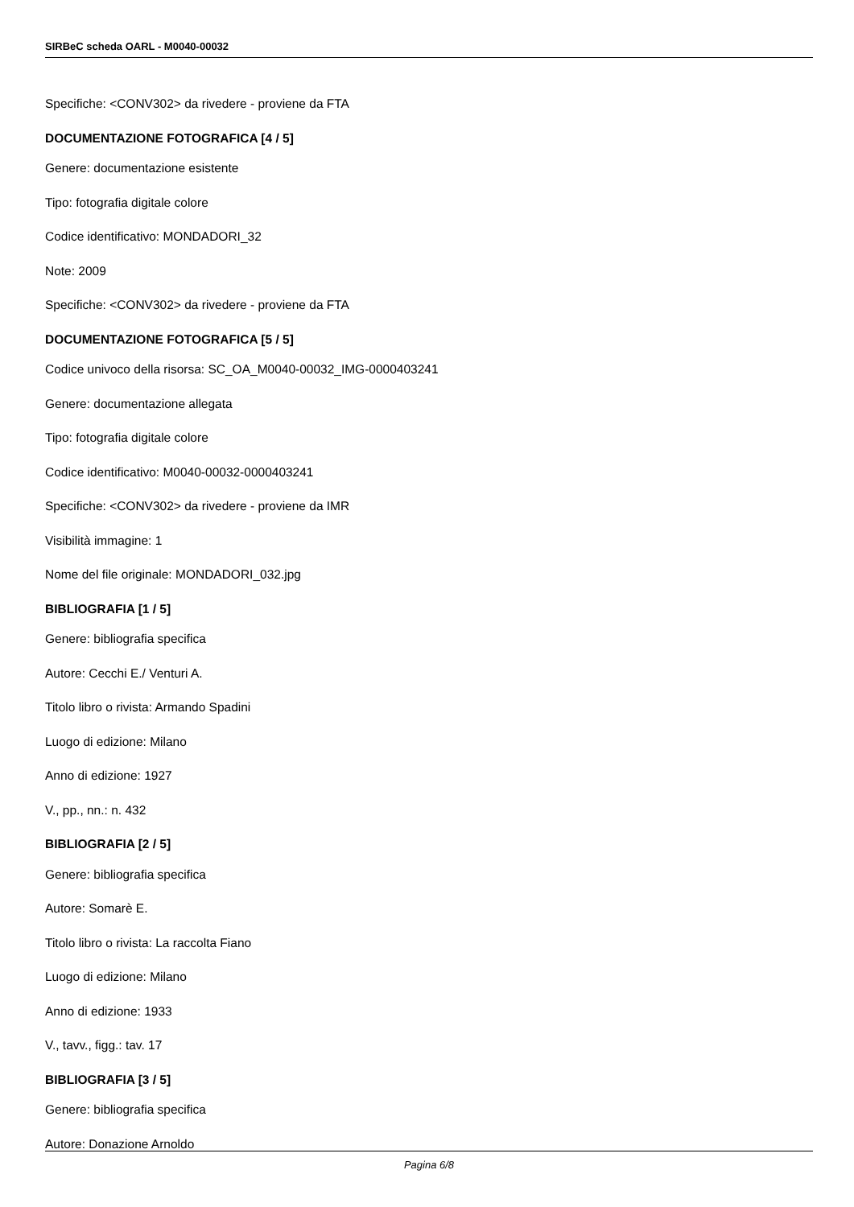SIRBeC scheda OARL - M0040-00032
Specifiche: <CONV302> da rivedere - proviene da FTA
DOCUMENTAZIONE FOTOGRAFICA [4 / 5]
Genere: documentazione esistente
Tipo: fotografia digitale colore
Codice identificativo: MONDADORI_32
Note: 2009
Specifiche: <CONV302> da rivedere - proviene da FTA
DOCUMENTAZIONE FOTOGRAFICA [5 / 5]
Codice univoco della risorsa: SC_OA_M0040-00032_IMG-0000403241
Genere: documentazione allegata
Tipo: fotografia digitale colore
Codice identificativo: M0040-00032-0000403241
Specifiche: <CONV302> da rivedere - proviene da IMR
Visibilità immagine: 1
Nome del file originale: MONDADORI_032.jpg
BIBLIOGRAFIA [1 / 5]
Genere: bibliografia specifica
Autore: Cecchi E./ Venturi A.
Titolo libro o rivista: Armando Spadini
Luogo di edizione: Milano
Anno di edizione: 1927
V., pp., nn.: n. 432
BIBLIOGRAFIA [2 / 5]
Genere: bibliografia specifica
Autore: Somarè E.
Titolo libro o rivista: La raccolta Fiano
Luogo di edizione: Milano
Anno di edizione: 1933
V., tavv., figg.: tav. 17
BIBLIOGRAFIA [3 / 5]
Genere: bibliografia specifica
Autore: Donazione Arnoldo
Pagina 6/8